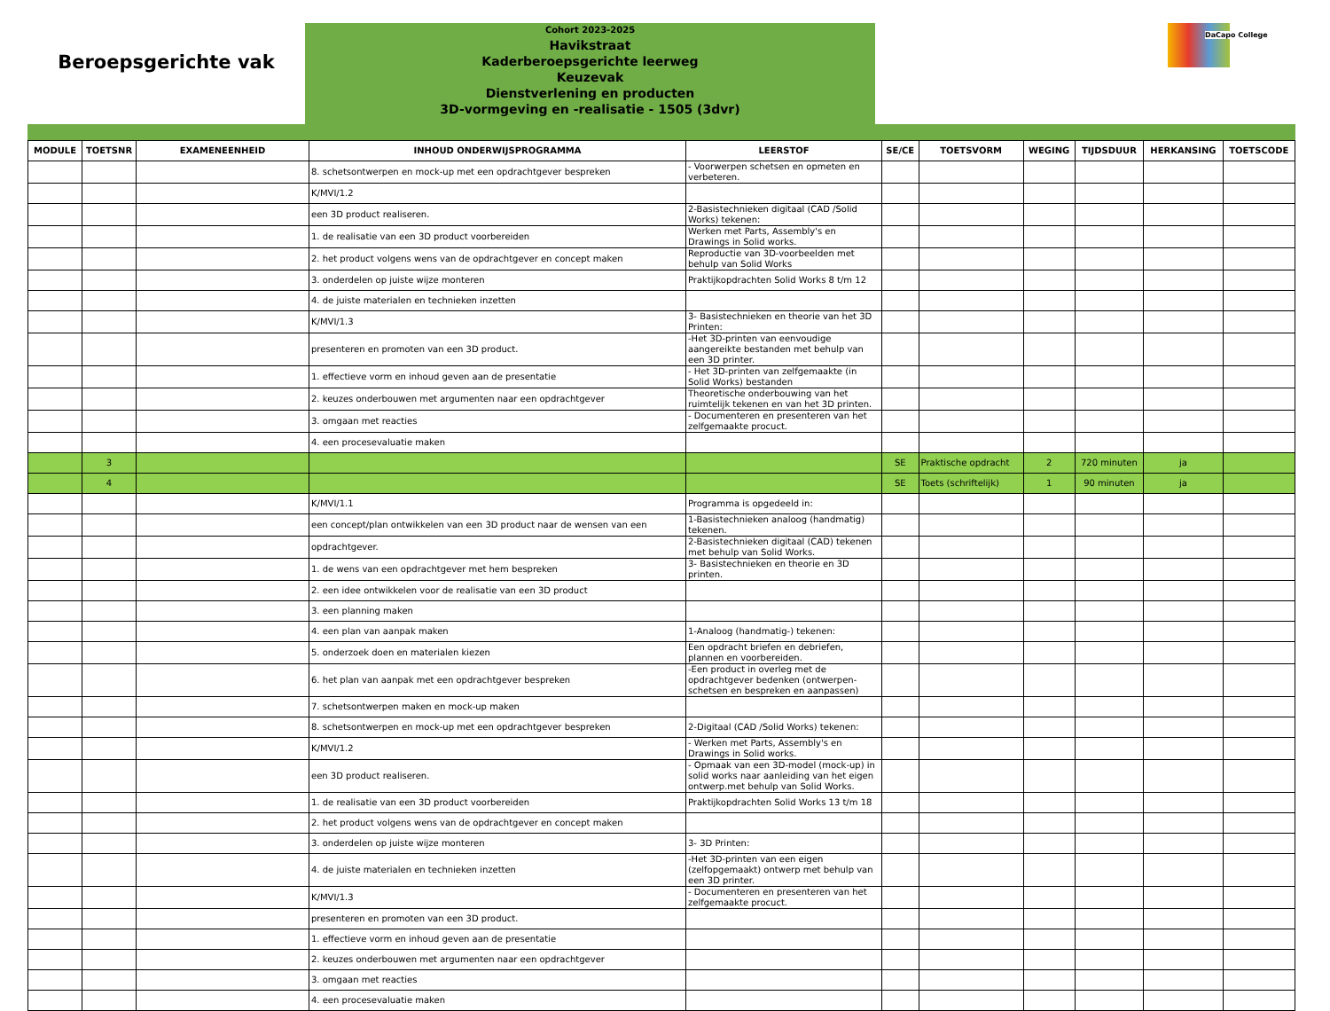Beroepsgerichte vak
Cohort 2023-2025
Havikstraat
Kaderberoepsgerichte leerweg
Keuzevak
Dienstverlening en producten
3D-vormgeving en -realisatie - 1505 (3dvr)
DaCapo College
| MODULE | TOETSNR | EXAMENEENHEID | INHOUD ONDERWIJSPROGRAMMA | LEERSTOF | SE/CE | TOETSVORM | WEGING | TIJDSDUUR | HERKANSING | TOETSCODE |
| --- | --- | --- | --- | --- | --- | --- | --- | --- | --- | --- |
| | | | 8. schetsontwerpen en mock-up met een opdrachtgever bespreken | - Voorwerpen schetsen en opmeten en verbeteren. | | | | | | |
| | | | K/MVI/1.2 | | | | | | | |
| | | | een 3D product realiseren. | 2-Basistechnieken digitaal (CAD /Solid Works) tekenen: | | | | | | |
| | | | 1. de realisatie van een 3D product voorbereiden | Werken met Parts, Assembly's en Drawings in Solid works. | | | | | | |
| | | | 2. het product volgens wens van de opdrachtgever en concept maken | Reproductie van 3D-voorbeelden met behulp van Solid Works | | | | | | |
| | | | 3. onderdelen op juiste wijze monteren | Praktijkopdrachten Solid Works 8 t/m 12 | | | | | | |
| | | | 4. de juiste materialen en technieken inzetten | | | | | | | |
| | | | K/MVI/1.3 | 3- Basistechnieken en theorie van het 3D Printen: | | | | | | |
| | | | presenteren en promoten van een 3D product. | -Het 3D-printen van eenvoudige aangereikte bestanden met behulp van een 3D printer. | | | | | | |
| | | | 1. effectieve vorm en inhoud geven aan de presentatie | - Het 3D-printen van zelfgemaakte (in Solid Works) bestanden | | | | | | |
| | | | 2. keuzes onderbouwen met argumenten naar een opdrachtgever | Theoretische onderbouwing van het ruimtelijk tekenen en van het 3D printen. | | | | | | |
| | | | 3. omgaan met reacties | - Documenteren en presenteren van het zelfgemaakte procuct. | | | | | | |
| | | | 4. een procesevaluatie maken | | | | | | | |
| | 3 | | | | SE | Praktische opdracht | 2 | 720 minuten | ja | |
| | 4 | | | | SE | Toets (schriftelijk) | 1 | 90 minuten | ja | |
| | | | K/MVI/1.1 | Programma is opgedeeld in: | | | | | | |
| | | | een concept/plan ontwikkelen van een 3D product naar de wensen van een | 1-Basistechnieken analoog (handmatig) tekenen. | | | | | | |
| | | | opdrachtgever. | 2-Basistechnieken digitaal (CAD) tekenen met behulp van Solid Works. | | | | | | |
| | | | 1. de wens van een opdrachtgever met hem bespreken | 3- Basistechnieken en theorie en 3D printen. | | | | | | |
| | | | 2. een idee ontwikkelen voor de realisatie van een 3D product | | | | | | | |
| | | | 3. een planning maken | | | | | | | |
| | | | 4. een plan van aanpak maken | 1-Analoog (handmatig-) tekenen: | | | | | | |
| | | | 5. onderzoek doen en materialen kiezen | Een opdracht briefen en debriefen, plannen en voorbereiden. | | | | | | |
| | | | 6. het plan van aanpak met een opdrachtgever bespreken | -Een product in overleg met de opdrachtgever bedenken (ontwerpen-schetsen en bespreken en aanpassen) | | | | | | |
| | | | 7. schetsontwerpen maken en mock-up maken | | | | | | | |
| | | | 8. schetsontwerpen en mock-up met een opdrachtgever bespreken | 2-Digitaal (CAD /Solid Works) tekenen: | | | | | | |
| | | | K/MVI/1.2 | - Werken met Parts, Assembly's en Drawings in Solid works. | | | | | | |
| | | | een 3D product realiseren. | - Opmaak van een 3D-model (mock-up) in solid works naar aanleiding van het eigen ontwerp.met behulp van Solid Works. | | | | | | |
| | | | 1. de realisatie van een 3D product voorbereiden | Praktijkopdrachten Solid Works 13 t/m 18 | | | | | | |
| | | | 2. het product volgens wens van de opdrachtgever en concept maken | | | | | | | |
| | | | 3. onderdelen op juiste wijze monteren | 3- 3D Printen: | | | | | | |
| | | | 4. de juiste materialen en technieken inzetten | -Het 3D-printen van een eigen (zelfopgemaakt) ontwerp met behulp van een 3D printer. | | | | | | |
| | | | K/MVI/1.3 | - Documenteren en presenteren van het zelfgemaakte procuct. | | | | | | |
| | | | presenteren en promoten van een 3D product. | | | | | | | |
| | | | 1. effectieve vorm en inhoud geven aan de presentatie | | | | | | | |
| | | | 2. keuzes onderbouwen met argumenten naar een opdrachtgever | | | | | | | |
| | | | 3. omgaan met reacties | | | | | | | |
| | | | 4. een procesevaluatie maken | | | | | | | |